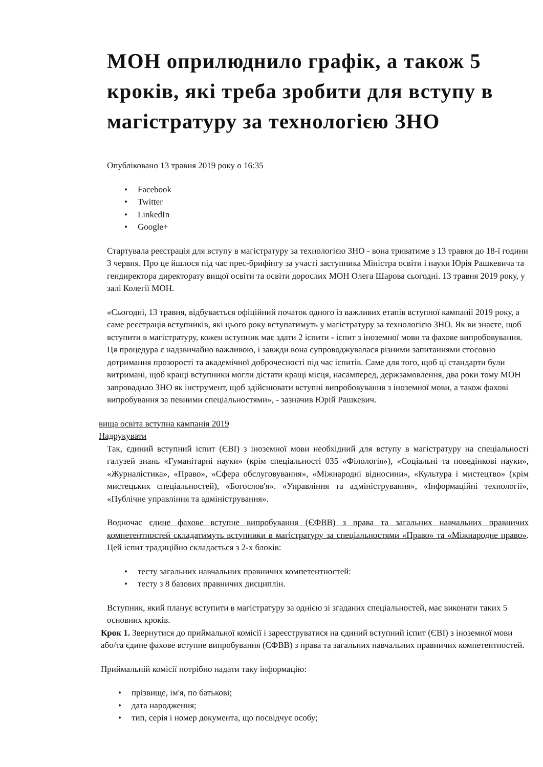МОН оприлюднило графік, а також 5 кроків, які треба зробити для вступу в магістратуру за технологією ЗНО
Опубліковано 13 травня 2019 року о 16:35
Facebook
Twitter
LinkedIn
Google+
Стартувала реєстрація для вступу в магістратуру за технологією ЗНО - вона триватиме з 13 травня до 18-ї години 3 червня. Про це йшлося під час прес-брифінгу за участі заступника Міністра освіти і науки Юрія Рашкевича та гендиректора директорату вищої освіти та освіти дорослих МОН Олега Шарова сьогодні. 13 травня 2019 року, у залі Колегії МОН.
«Сьогодні, 13 травня, відбувається офіційний початок одного із важливих етапів вступної кампанії 2019 року, а саме реєстрація вступників, які цього року вступатимуть у магістратуру за технологією ЗНО. Як ви знаєте, щоб вступити в магістратуру, кожен вступник має здати 2 іспити - іспит з іноземної мови та фахове випробовування. Ця процедура є надзвичайно важливою, і завжди вона супроводжувалася різними запитаннями стосовно дотримання прозорості та академічної доброчесності під час іспитів. Саме для того, щоб ці стандарти були витримані, щоб кращі вступники могли дістати кращі місця, насамперед, держзамовлення, два роки тому МОН запровадило ЗНО як інструмент, щоб здійснювати вступні випробовування з іноземної мови, а також фахові випробування за певними спеціальностями», - зазначив Юрій Рашкевич.
вища освіта вступна кампанія 2019
Надрукувати
Так, єдиний вступний іспит (ЄВІ) з іноземної мови необхідний для вступу в магістратуру на спеціальності галузей знань «Гуманітарні науки» (крім спеціальності 035 «Філологія»), «Соціальні та поведінкові науки», «Журналістика», «Право», «Сфера обслуговування», «Міжнародні відносини», «Культура і мистецтво» (крім мистецьких спеціальностей), «Богослов'я». «Управління та адміністрування», «Інформаційні технології», «Публічне управління та адміністрування».
Водночас єдине фахове вступне випробування (ЄФВВ) з права та загальних навчальних правничих компетентностей складатимуть вступники в магістратуру за спеціальностями «Право» та «Міжнародне право». Цей іспит традиційно складається з 2-х блоків:
тесту загальних навчальних правничих компетентностей:
тесту з 8 базових правничих дисциплін.
Вступник, який планує вступити в магістратуру за однією зі згаданих спеціальностей, має виконати таких 5 основних кроків.
Крок 1. Звернутися до приймальної комісії і зареєструватися на єдиний вступний іспит (ЄВІ) з іноземної мови або/та єдине фахове вступне випробування (ЄФВВ) з права та загальних навчальних правничих компетентностей.
Приймальній комісії потрібно надати таку інформацію:
прізвище, ім'я, по батькові;
дата народження;
тип, серія і номер документа, що посвідчує особу;